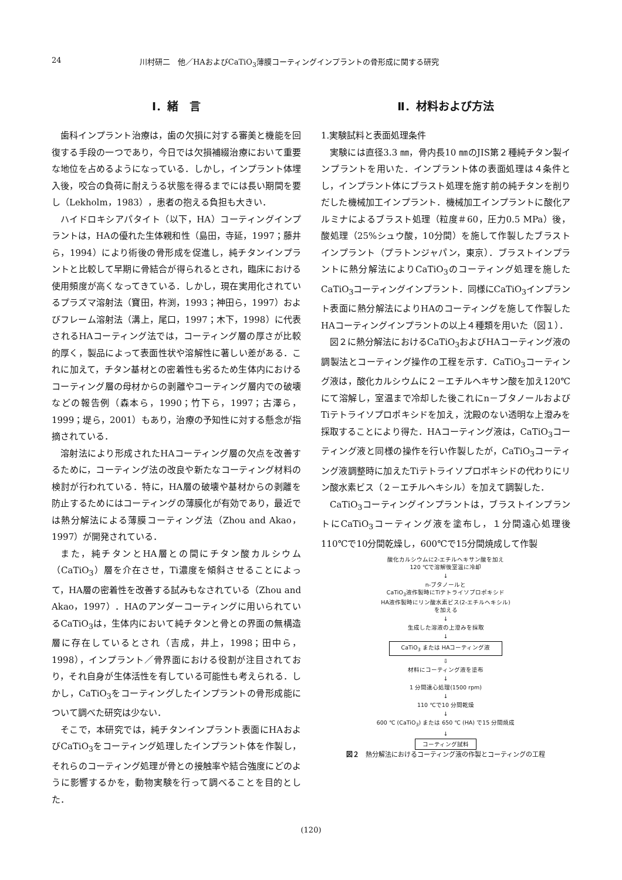24 川村研二　他／HAおよびCaTiO<sub>3</sub>薄膜コーティングインプラントの骨形成に関する研究
Ⅰ．緒　言
歯科インプラント治療は，歯の欠損に対する審美と機能を回復する手段の一つであり，今日では欠損補綴治療において重要な地位を占めるようになっている．しかし，インプラント体埋入後，咬合の負荷に耐えうる状態を得るまでには長い期間を要し（Lekholm，1983），患者の抱える負担も大きい．
ハイドロキシアパタイト（以下，HA）コーティングインプラントは，HAの優れた生体親和性（島田，寺延，1997；藤井ら，1994）により術後の骨形成を促進し，純チタンインプラントと比較して早期に骨結合が得られるとされ，臨床における使用頻度が高くなってきている．しかし，現在実用化されているプラズマ溶射法（寶田，杵渕，1993；神田ら，1997）およびフレーム溶射法（溝上，尾口，1997；木下，1998）に代表されるHAコーティング法では，コーティング層の厚さが比較的厚く，製品によって表面性状や溶解性に著しい差がある．これに加えて，チタン基材との密着性も劣るため生体内におけるコーティング層の母材からの剥離やコーティング層内での破壊などの報告例（森本ら，1990；竹下ら，1997；古澤ら，1999；堤ら，2001）もあり，治療の予知性に対する懸念が指摘されている．
溶射法により形成されたHAコーティング層の欠点を改善するために，コーティング法の改良や新たなコーティング材料の検討が行われている．特に，HA層の破壊や基材からの剥離を防止するためにはコーティングの薄膜化が有効であり，最近では熱分解法による薄膜コーティング法（Zhou and Akao，1997）が開発されている．
また，純チタンとHA層との間にチタン酸カルシウム（CaTiO<sub>3</sub>）層を介在させ，Ti濃度を傾斜させることによって，HA層の密着性を改善する試みもなされている（Zhou and Akao，1997）．HAのアンダーコーティングに用いられているCaTiO<sub>3</sub>は，生体内において純チタンと骨との界面の無構造層に存在しているとされ（吉成，井上，1998；田中ら，1998），インプラント／骨界面における役割が注目されており，それ自身が生体活性を有している可能性も考えられる．しかし，CaTiO<sub>3</sub>をコーティングしたインプラントの骨形成能について調べた研究は少ない．
そこで，本研究では，純チタンインプラント表面にHAおよびCaTiO<sub>3</sub>をコーティング処理したインプラント体を作製し，それらのコーティング処理が骨との接触率や結合強度にどのように影響するかを，動物実験を行って調べることを目的とした．
Ⅱ．材料および方法
1.実験試料と表面処理条件
実験には直径3.3 ㎜，骨内長10 ㎜のJIS第２種純チタン製インプラントを用いた．インプラント体の表面処理は４条件とし，インプラント体にブラスト処理を施す前の純チタンを削りだした機械加工インプラント．機械加工インプラントに酸化アルミナによるブラスト処理（粒度＃60，圧力0.5 MPa）後，酸処理（25%シュウ酸，10分間）を施して作製したブラストインプラント（プラトンジャパン，東京）．ブラストインプラントに熱分解法によりCaTiO<sub>3</sub>のコーティング処理を施したCaTiO<sub>3</sub>コーティングインプラント．同様にCaTiO<sub>3</sub>インプラント表面に熱分解法によりHAのコーティングを施して作製したHAコーティングインプラントの以上４種類を用いた（図１）．
図２に熱分解法におけるCaTiO<sub>3</sub>およびHAコーティング液の調製法とコーティング操作の工程を示す．CaTiO<sub>3</sub>コーティング液は，酸化カルシウムに２－エチルヘキサン酸を加え120℃にて溶解し，室温まで冷却した後これにn－ブタノールおよびTiテトライソプロポキシドを加え，沈殿のない透明な上澄みを採取することにより得た．HAコーティング液は，CaTiO<sub>3</sub>コーティング液と同様の操作を行い作製したが，CaTiO<sub>3</sub>コーティング液調整時に加えたTiテトライソプロポキシドの代わりにリン酸水素ビス（２－エチルヘキシル）を加えて調製した．
CaTiO<sub>3</sub>コーティングインプラントは，ブラストインプラントにCaTiO<sub>3</sub>コーティング液を塗布し，１分間遠心処理後110℃で10分間乾燥し，600℃で15分間焼成して作製
酸化カルシウムに2-エチルヘキサン酸を加え
120 ℃で溶解後室温に冷却
↓
n-ブタノールと
CaTiO<sub>3</sub>液作製時にTiテトライソプロポキシド
HA液作製時にリン酸水素ビス(2-エチルヘキシル)
を加える
↓
生成した溶液の上澄みを採取
↓
CaTiO<sub>3</sub> または HAコーティング液
⇩
材料にコーティング液を塗布
↓
1 分間遠心処理(1500 rpm)
↓
110 ℃で10 分間乾燥
↓
600 ℃ (CaTiO<sub>3</sub>) または 650 ℃ (HA) で15 分間焼成
↓
コーティング試料
図２　熱分解法におけるコーティング液の作製とコーティングの工程
(120)